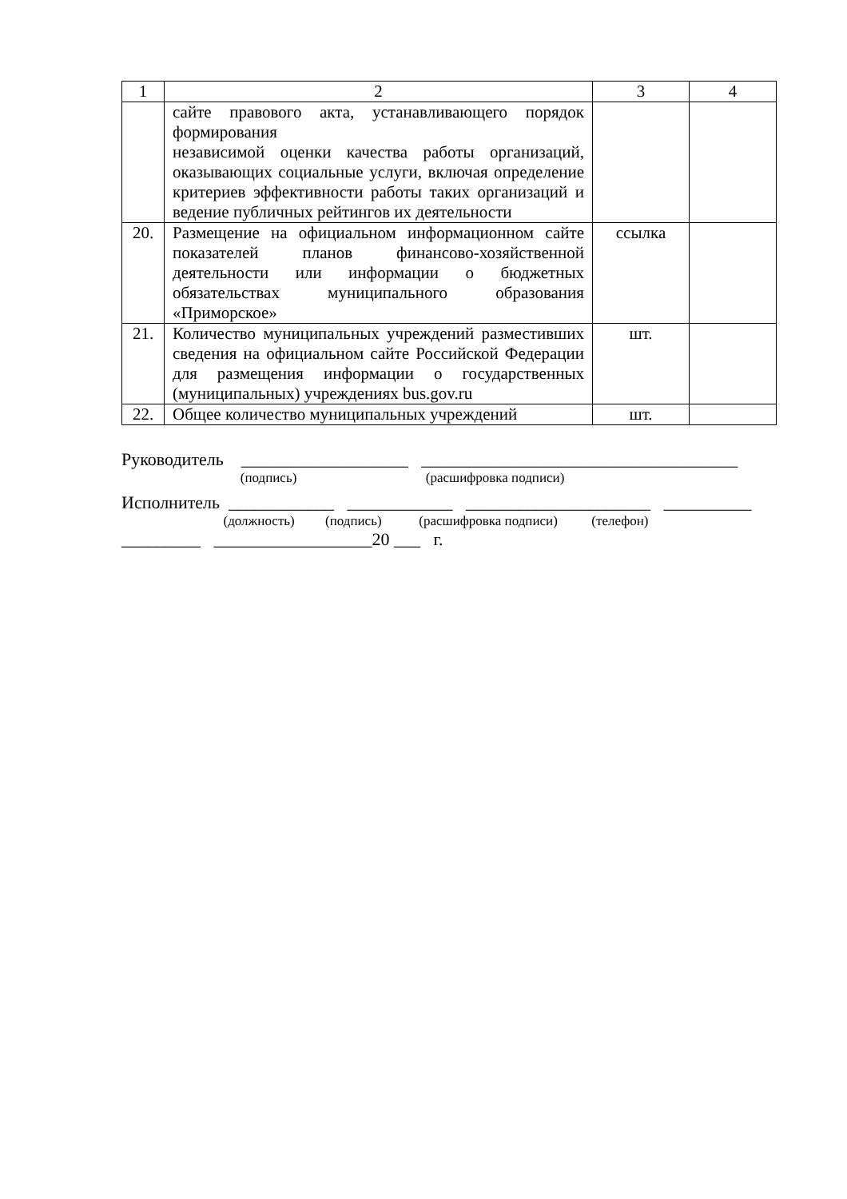| 1 | 2 | 3 | 4 |
| | сайте правового акта, устанавливающего порядок формирования независимой оценки качества работы организаций, оказывающих социальные услуги, включая определение критериев эффективности работы таких организаций и ведение публичных рейтингов их деятельности | | |
| 20. | Размещение на официальном информационном сайте показателей планов финансово-хозяйственной деятельности или информации о бюджетных обязательствах муниципального образования «Приморское» | ссылка | |
| 21. | Количество муниципальных учреждений разместивших сведения на официальном сайте Российской Федерации для размещения информации о государственных (муниципальных) учреждениях bus.gov.ru | шт. | |
| 22. | Общее количество муниципальных учреждений | шт. | |
Руководитель ___________________ ____________________________________
(подпись) (расшифровка подписи)
Исполнитель ____________ ____________ _____________________ __________
(должность) (подпись) (расшифровка подписи) (телефон)
_________ __________________20 ___ г.